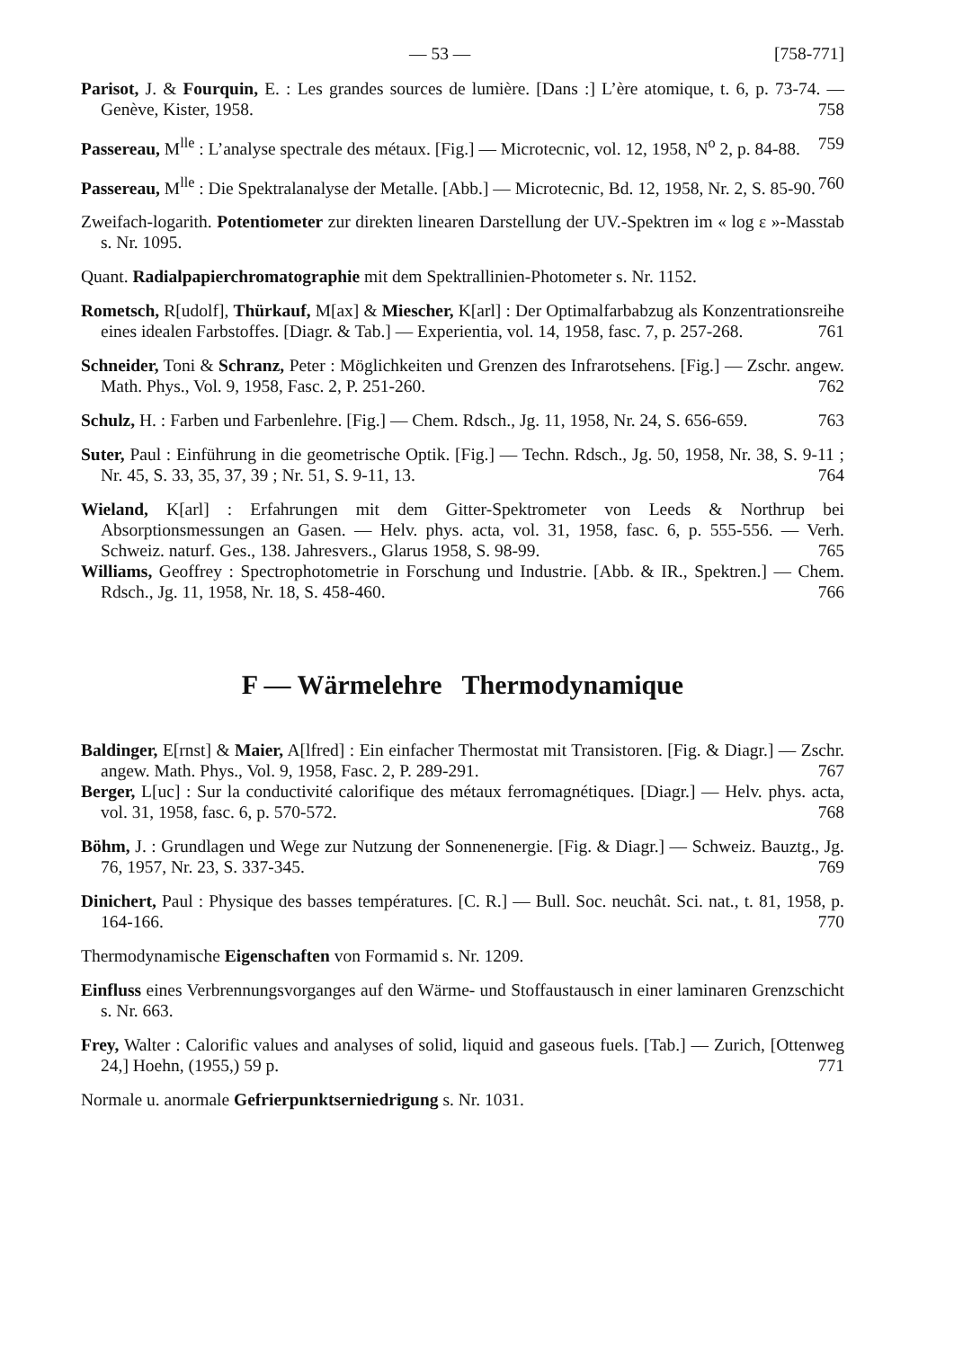— 53 — [758-771]
Parisot, J. & Fourquin, E. : Les grandes sources de lumière. [Dans :] L’ère atomique, t. 6, p. 73-74. — Genève, Kister, 1958. 758
Passereau, M<sup>lle</sup> : L’analyse spectrale des métaux. [Fig.] — Microtecnic, vol. 12, 1958, N<sup>o</sup> 2, p. 84-88. 759
Passereau, M<sup>lle</sup> : Die Spektralanalyse der Metalle. [Abb.] — Microtecnic, Bd. 12, 1958, Nr. 2, S. 85-90. 760
Zweifach-logarith. Potentiometer zur direkten linearen Darstellung der UV.-Spektren im « log ε »-Masstab s. Nr. 1095.
Quant. Radialpapierchromatographie mit dem Spektrallinien-Photometer s. Nr. 1152.
Rometsch, R[udolf], Thürkauf, M[ax] & Miescher, K[arl] : Der Optimalfarbabzug als Konzentrationsreihe eines idealen Farbstoffes. [Diagr. & Tab.] — Experientia, vol. 14, 1958, fasc. 7, p. 257-268. 761
Schneider, Toni & Schranz, Peter : Möglichkeiten und Grenzen des Infrarotsehens. [Fig.] — Zschr. angew. Math. Phys., Vol. 9, 1958, Fasc. 2, P. 251-260. 762
Schulz, H. : Farben und Farbenlehre. [Fig.] — Chem. Rdsch., Jg. 11, 1958, Nr. 24, S. 656-659. 763
Suter, Paul : Einführung in die geometrische Optik. [Fig.] — Techn. Rdsch., Jg. 50, 1958, Nr. 38, S. 9-11 ; Nr. 45, S. 33, 35, 37, 39 ; Nr. 51, S. 9-11, 13. 764
Wieland, K[arl] : Erfahrungen mit dem Gitter-Spektrometer von Leeds & Northrup bei Absorptionsmessungen an Gasen. — Helv. phys. acta, vol. 31, 1958, fasc. 6, p. 555-556. — Verh. Schweiz. naturf. Ges., 138. Jahresvers., Glarus 1958, S. 98-99. 765
Williams, Geoffrey : Spectrophotometrie in Forschung und Industrie. [Abb. & IR., Spektren.] — Chem. Rdsch., Jg. 11, 1958, Nr. 18, S. 458-460. 766
F — Wärmelehre Thermodynamique
Baldinger, E[rnst] & Maier, A[lfred] : Ein einfacher Thermostat mit Transistoren. [Fig. & Diagr.] — Zschr. angew. Math. Phys., Vol. 9, 1958, Fasc. 2, P. 289-291. 767
Berger, L[uc] : Sur la conductivité calorifique des métaux ferromagnétiques. [Diagr.] — Helv. phys. acta, vol. 31, 1958, fasc. 6, p. 570-572. 768
Böhm, J. : Grundlagen und Wege zur Nutzung der Sonnenenergie. [Fig. & Diagr.] — Schweiz. Bauztg., Jg. 76, 1957, Nr. 23, S. 337-345. 769
Dinichert, Paul : Physique des basses températures. [C. R.] — Bull. Soc. neuchât. Sci. nat., t. 81, 1958, p. 164-166. 770
Thermodynamische Eigenschaften von Formamid s. Nr. 1209.
Einfluss eines Verbrennungsvorganges auf den Wärme- und Stoffaustausch in einer laminaren Grenzschicht s. Nr. 663.
Frey, Walter : Calorific values and analyses of solid, liquid and gaseous fuels. [Tab.] — Zurich, [Ottenweg 24,] Hoehn, (1955,) 59 p. 771
Normale u. anormale Gefrierpunktserniedrigung s. Nr. 1031.